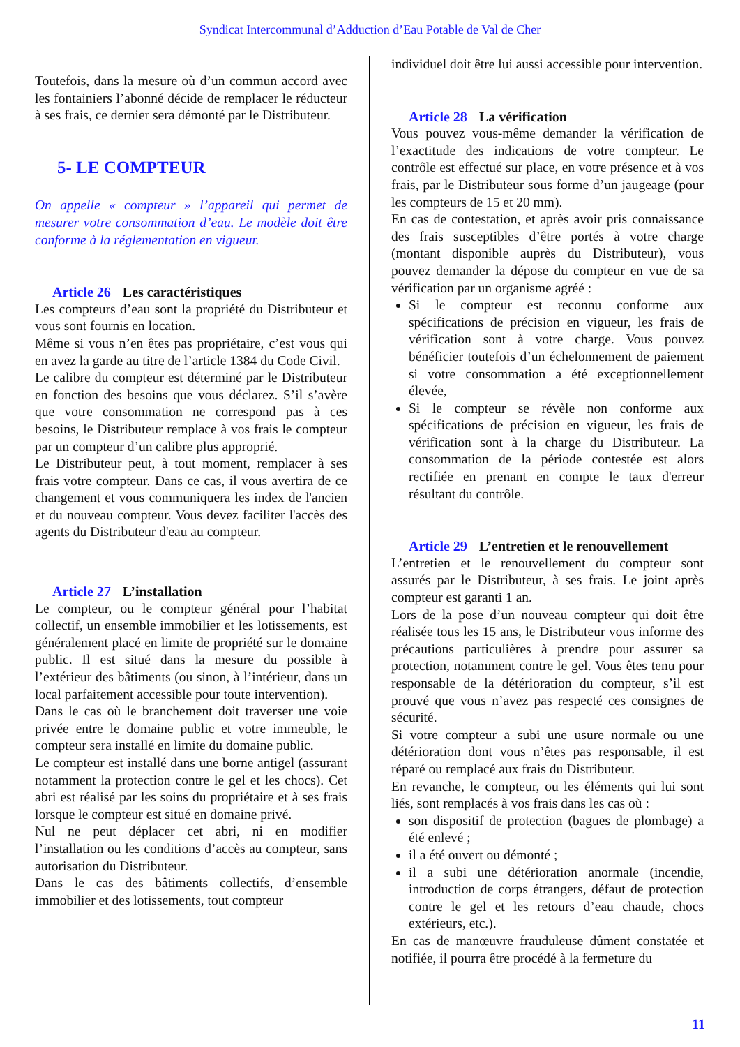Syndicat Intercommunal d’Adduction d’Eau Potable de Val de Cher
Toutefois, dans la mesure où d’un commun accord avec les fontainiers l’abonné décide de remplacer le réducteur à ses frais, ce dernier sera démonté par le Distributeur.
5- LE COMPTEUR
On appelle « compteur » l’appareil qui permet de mesurer votre consommation d’eau. Le modèle doit être conforme à la réglementation en vigueur.
Article 26 Les caractéristiques
Les compteurs d’eau sont la propriété du Distributeur et vous sont fournis en location.
Même si vous n’en êtes pas propriétaire, c’est vous qui en avez la garde au titre de l’article 1384 du Code Civil.
Le calibre du compteur est déterminé par le Distributeur en fonction des besoins que vous déclarez. S’il s’avère que votre consommation ne correspond pas à ces besoins, le Distributeur remplace à vos frais le compteur par un compteur d’un calibre plus approprié.
Le Distributeur peut, à tout moment, remplacer à ses frais votre compteur. Dans ce cas, il vous avertira de ce changement et vous communiquera les index de l'ancien et du nouveau compteur. Vous devez faciliter l'accès des agents du Distributeur d'eau au compteur.
Article 27 L’installation
Le compteur, ou le compteur général pour l’habitat collectif, un ensemble immobilier et les lotissements, est généralement placé en limite de propriété sur le domaine public. Il est situé dans la mesure du possible à l’extérieur des bâtiments (ou sinon, à l’intérieur, dans un local parfaitement accessible pour toute intervention).
Dans le cas où le branchement doit traverser une voie privée entre le domaine public et votre immeuble, le compteur sera installé en limite du domaine public.
Le compteur est installé dans une borne antigel (assurant notamment la protection contre le gel et les chocs). Cet abri est réalisé par les soins du propriétaire et à ses frais lorsque le compteur est situé en domaine privé.
Nul ne peut déplacer cet abri, ni en modifier l’installation ou les conditions d’accès au compteur, sans autorisation du Distributeur.
Dans le cas des bâtiments collectifs, d’ensemble immobilier et des lotissements, tout compteur
individuel doit être lui aussi accessible pour intervention.
Article 28 La vérification
Vous pouvez vous-même demander la vérification de l’exactitude des indications de votre compteur. Le contrôle est effectué sur place, en votre présence et à vos frais, par le Distributeur sous forme d’un jaugeage (pour les compteurs de 15 et 20 mm).
En cas de contestation, et après avoir pris connaissance des frais susceptibles d’être portés à votre charge (montant disponible auprès du Distributeur), vous pouvez demander la dépose du compteur en vue de sa vérification par un organisme agréé :
Si le compteur est reconnu conforme aux spécifications de précision en vigueur, les frais de vérification sont à votre charge. Vous pouvez bénéficier toutefois d’un échelonnement de paiement si votre consommation a été exceptionnellement élevée,
Si le compteur se révèle non conforme aux spécifications de précision en vigueur, les frais de vérification sont à la charge du Distributeur. La consommation de la période contestée est alors rectifiée en prenant en compte le taux d'erreur résultant du contrôle.
Article 29 L’entretien et le renouvellement
L’entretien et le renouvellement du compteur sont assurés par le Distributeur, à ses frais. Le joint après compteur est garanti 1 an.
Lors de la pose d’un nouveau compteur qui doit être réalisée tous les 15 ans, le Distributeur vous informe des précautions particulières à prendre pour assurer sa protection, notamment contre le gel. Vous êtes tenu pour responsable de la détérioration du compteur, s’il est prouvé que vous n’avez pas respecté ces consignes de sécurité.
Si votre compteur a subi une usure normale ou une détérioration dont vous n’êtes pas responsable, il est réparé ou remplacé aux frais du Distributeur.
En revanche, le compteur, ou les éléments qui lui sont liés, sont remplacés à vos frais dans les cas où :
son dispositif de protection (bagues de plombage) a été enlevé ;
il a été ouvert ou démonté ;
il a subi une détérioration anormale (incendie, introduction de corps étrangers, défaut de protection contre le gel et les retours d’eau chaude, chocs extérieurs, etc.).
En cas de manœuvre frauduleuse dûment constatée et notifiée, il pourra être procédé à la fermeture du
11